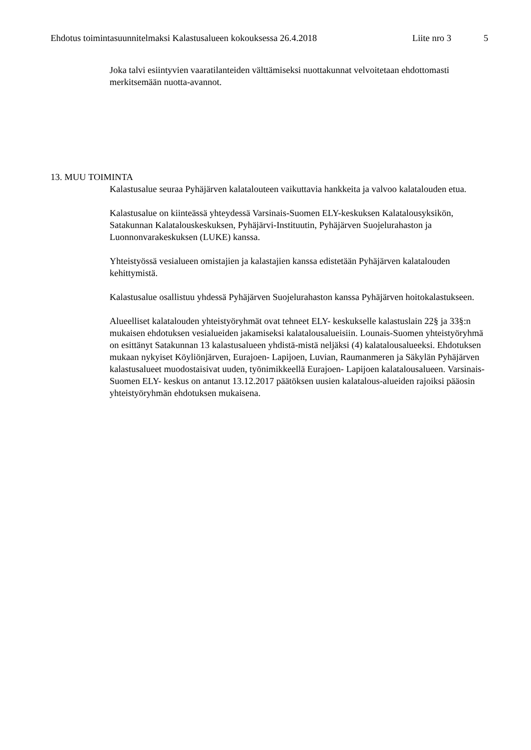Ehdotus toimintasuunnitelmaksi Kalastusalueen kokouksessa 26.4.2018 Liite nro 3 5
Joka talvi esiintyvien vaaratilanteiden välttämiseksi nuottakunnat velvoitetaan ehdottomasti merkitsemään nuotta-avannot.
13. MUU TOIMINTA
Kalastusalue seuraa Pyhäjärven kalatalouteen vaikuttavia hankkeita ja valvoo kalatalouden etua.
Kalastusalue on kiinteässä yhteydessä Varsinais-Suomen ELY-keskuksen Kalatalousyksikön, Satakunnan Kalatalouskeskuksen, Pyhäjärvi-Instituutin, Pyhäjärven Suojelurahaston ja Luonnonvarakeskuksen (LUKE) kanssa.
Yhteistyössä vesialueen omistajien ja kalastajien kanssa edistetään Pyhäjärven kalatalouden kehittymistä.
Kalastusalue osallistuu yhdessä Pyhäjärven Suojelurahaston kanssa Pyhäjärven hoitokalastukseen.
Alueelliset kalatalouden yhteistyöryhmät ovat tehneet ELY- keskukselle kalastuslain 22§ ja 33§:n mukaisen ehdotuksen vesialueiden jakamiseksi kalatalousalueisiin. Lounais-Suomen yhteistyöryhmä on esittänyt Satakunnan 13 kalastusalueen yhdistä-mistä neljäksi (4) kalatalousalueeksi. Ehdotuksen mukaan nykyiset Köyliönjärven, Eurajoen- Lapijoen, Luvian, Raumanmeren ja Säkylän Pyhäjärven kalastusalueet muodostaisivat uuden, työnimikkeellä Eurajoen- Lapijoen kalatalousalueen. Varsinais- Suomen ELY- keskus on antanut 13.12.2017 päätöksen uusien kalatalous-alueiden rajoiksi pääosin yhteistyöryhmän ehdotuksen mukaisena.